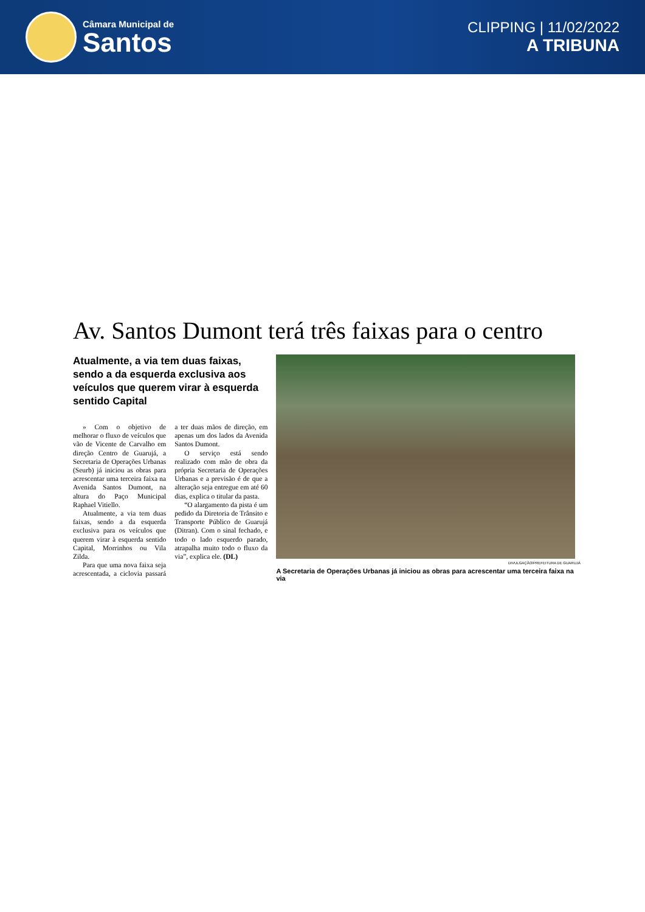Câmara Municipal de
Santos
CLIPPING | 11/02/2022
A TRIBUNA
Av. Santos Dumont terá três faixas para o centro
Atualmente, a via tem duas faixas, sendo a da esquerda exclusiva aos veículos que querem virar à esquerda sentido Capital
» Com o objetivo de melhorar o fluxo de veículos que vão de Vicente de Carvalho em direção Centro de Guarujá, a Secretaria de Operações Urbanas (Seurb) já iniciou as obras para acrescentar uma terceira faixa na Avenida Santos Dumont, na altura do Paço Municipal Raphael Vitiello.
Atualmente, a via tem duas faixas, sendo a da esquerda exclusiva para os veículos que querem virar à esquerda sentido Capital, Morrinhos ou Vila Zilda.
Para que uma nova faixa seja acrescentada, a ciclovia passará a ter duas mãos de direção, em apenas um dos lados da Avenida Santos Dumont.
O serviço está sendo realizado com mão de obra da própria Secretaria de Operações Urbanas e a previsão é de que a alteração seja entregue em até 60 dias, explica o titular da pasta.
“O alargamento da pista é um pedido da Diretoria de Trânsito e Transporte Público de Guarujá (Ditran). Com o sinal fechado, e todo o lado esquerdo parado, atrapalha muito todo o fluxo da via”, explica ele. (DL)
DIVULGAÇÃO/PREFEITURA DE GUARUJÁ
A Secretaria de Operações Urbanas já iniciou as obras para acrescentar uma terceira faixa na via